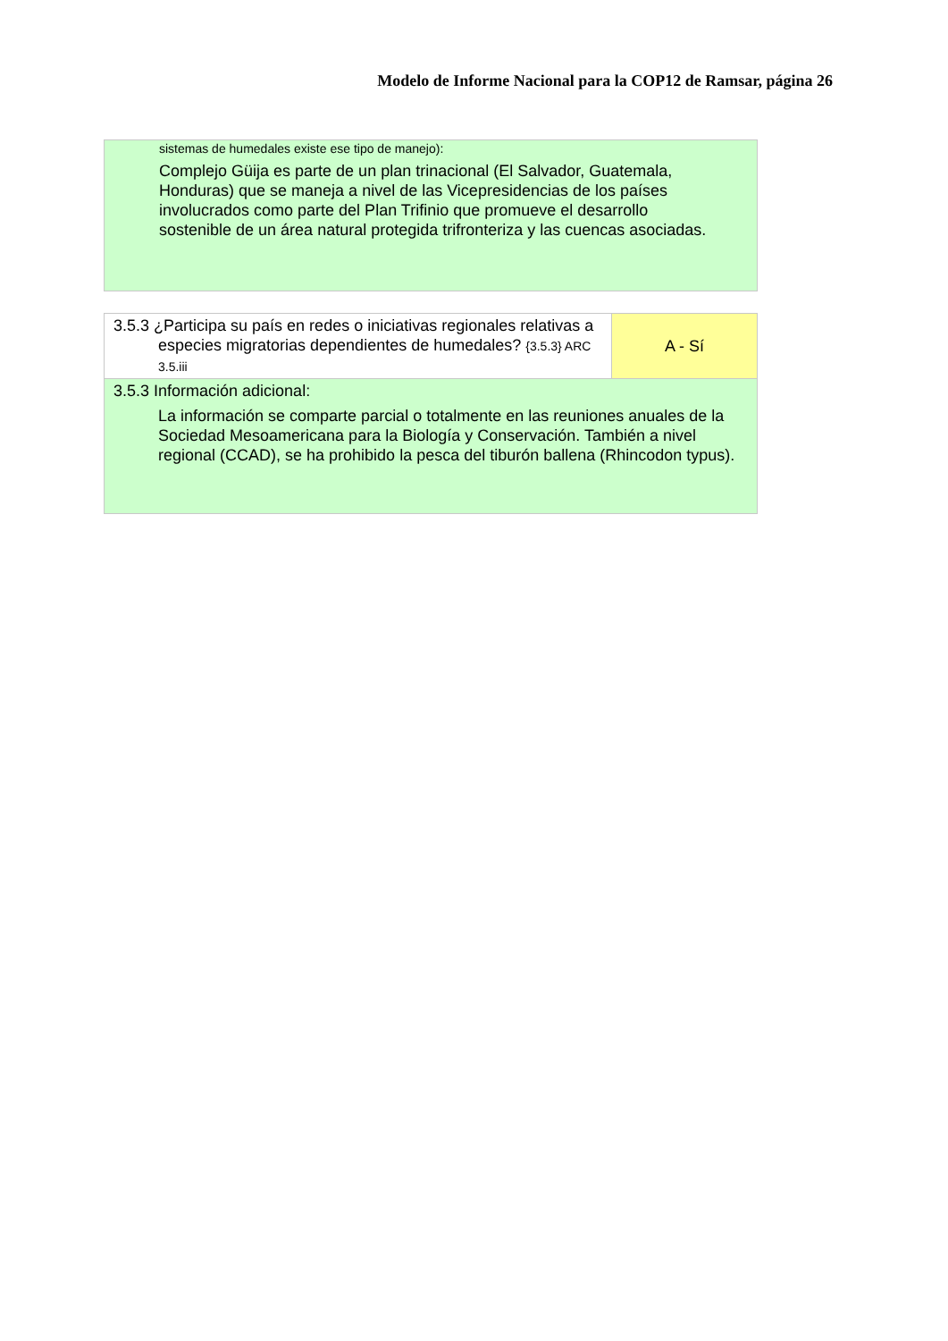Modelo de Informe Nacional para la COP12 de Ramsar, página 26
| sistemas de humedales existe ese tipo de manejo): Complejo Güija es parte de un plan trinacional (El Salvador, Guatemala, Honduras) que se maneja a nivel de las Vicepresidencias de los países involucrados como parte del Plan Trifinio que promueve el desarrollo sostenible de un área natural protegida trifronteriza y las cuencas asociadas. |
| 3.5.3 ¿Participa su país en redes o iniciativas regionales relativas a especies migratorias dependientes de humedales? {3.5.3} ARC 3.5.iii | A - Sí |
| 3.5.3 Información adicional: La información se comparte parcial o totalmente en las reuniones anuales de la Sociedad Mesoamericana para la Biología y Conservación. También a nivel regional (CCAD), se ha prohibido la pesca del tiburón ballena (Rhincodon typus). | |